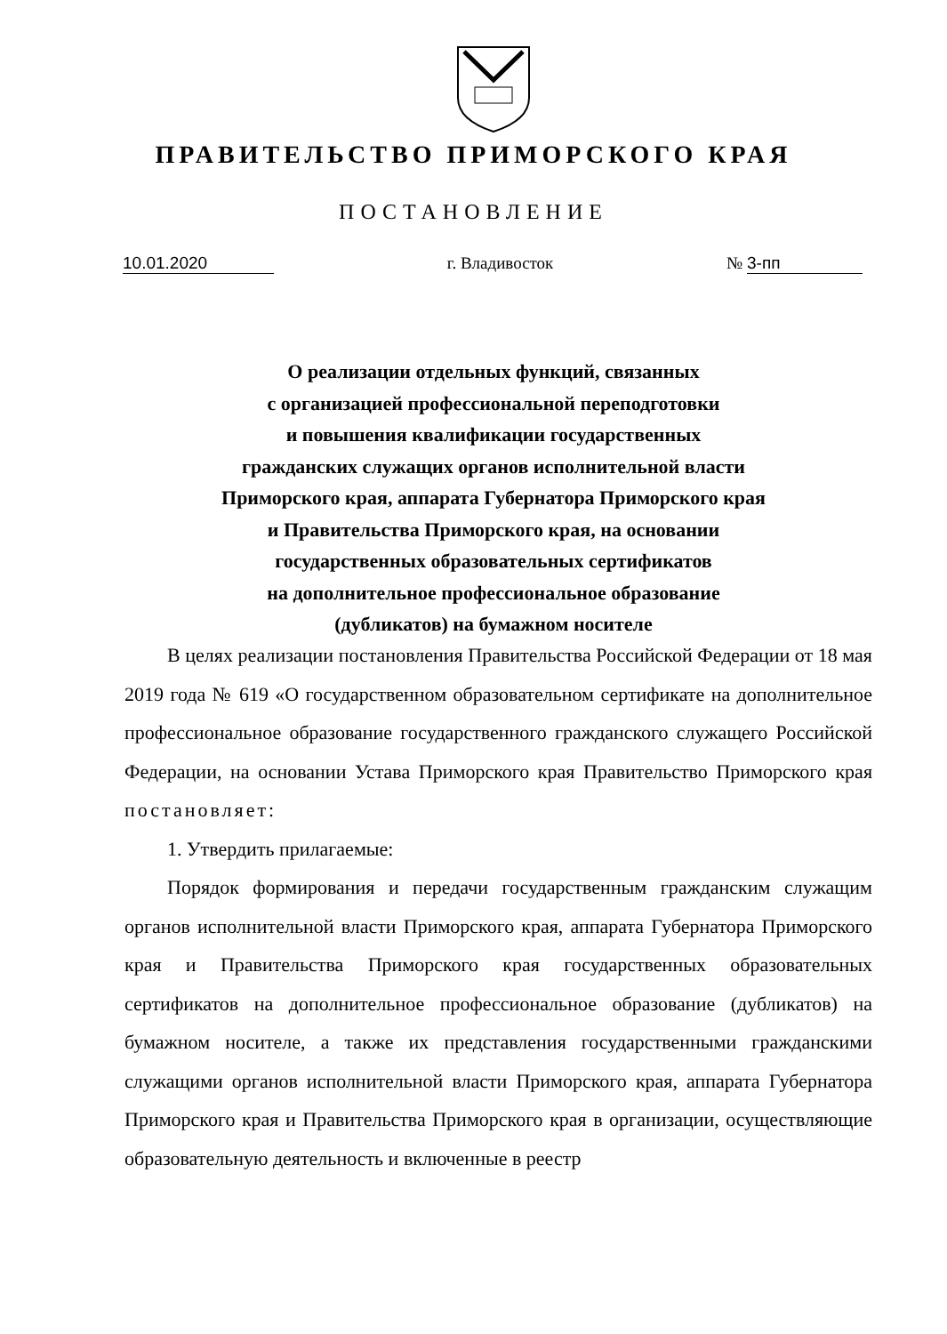ПРАВИТЕЛЬСТВО ПРИМОРСКОГО КРАЯ
ПОСТАНОВЛЕНИЕ
10.01.2020 г. Владивосток № 3-пп
О реализации отдельных функций, связанных
с организацией профессиональной переподготовки
и повышения квалификации государственных
гражданских служащих органов исполнительной власти
Приморского края, аппарата Губернатора Приморского края
и Правительства Приморского края, на основании
государственных образовательных сертификатов
на дополнительное профессиональное образование
(дубликатов) на бумажном носителе
В целях реализации постановления Правительства Российской Федерации от 18 мая 2019 года № 619 «О государственном образовательном сертификате на дополнительное профессиональное образование государственного гражданского служащего Российской Федерации, на основании Устава Приморского края Правительство Приморского края постановляет:
1. Утвердить прилагаемые:
Порядок формирования и передачи государственным гражданским служащим органов исполнительной власти Приморского края, аппарата Губернатора Приморского края и Правительства Приморского края государственных образовательных сертификатов на дополнительное профессиональное образование (дубликатов) на бумажном носителе, а также их представления государственными гражданскими служащими органов исполнительной власти Приморского края, аппарата Губернатора Приморского края и Правительства Приморского края в организации, осуществляющие образовательную деятельность и включенные в реестр